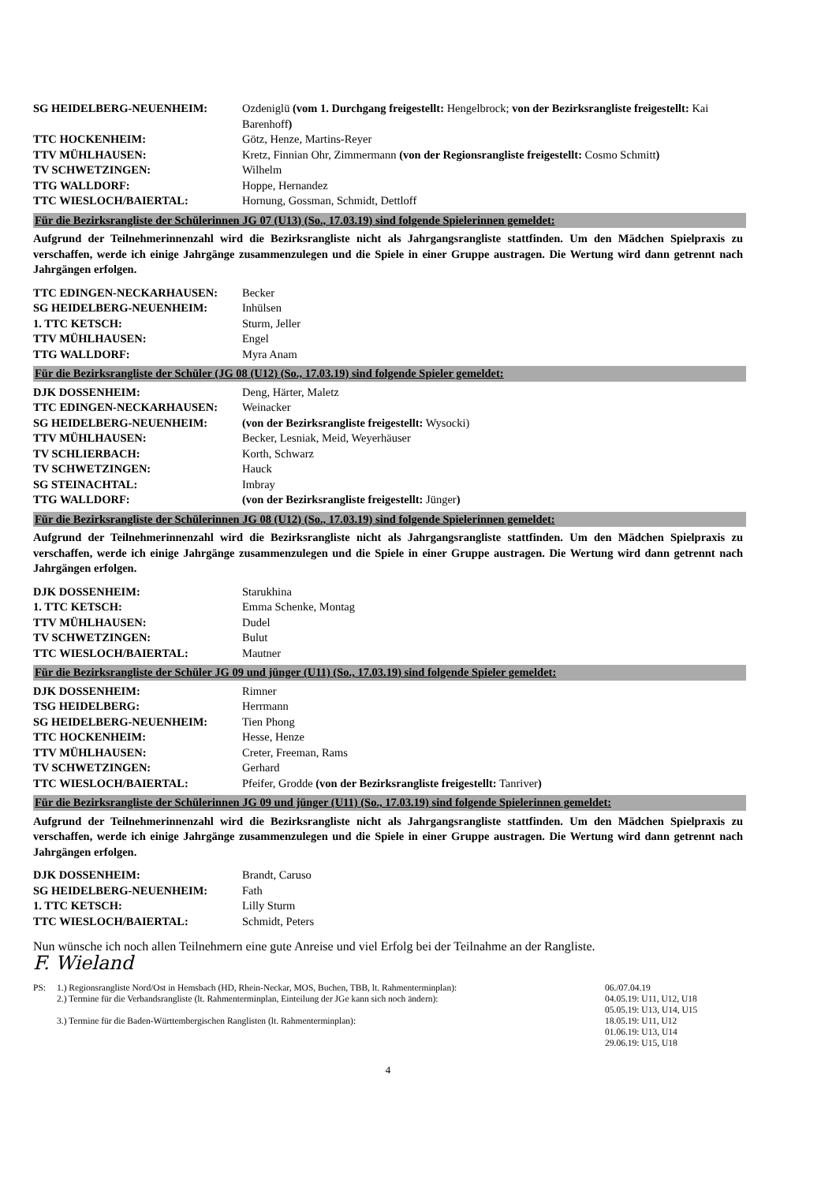| SG HEIDELBERG-NEUENHEIM: | Ozdeniglü (vom 1. Durchgang freigestellt: Hengelbrock; von der Bezirksrangliste freigestellt: Kai Barenhoff ) |
| TTC HOCKENHEIM: | Götz, Henze, Martins-Reyer |
| TTV MÜHLHAUSEN: | Kretz, Finnian Ohr, Zimmermann (von der Regionsrangliste freigestellt: Cosmo Schmitt ) |
| TV SCHWETZINGEN: | Wilhelm |
| TTG WALLDORF: | Hoppe, Hernandez |
| TTC WIESLOCH/BAIERTAL: | Hornung, Gossman, Schmidt, Dettloff |
Für die Bezirksrangliste der Schülerinnen JG 07 (U13) (So., 17.03.19) sind folgende Spielerinnen gemeldet:
Aufgrund der Teilnehmerinnenzahl wird die Bezirksrangliste nicht als Jahrgangsrangliste stattfinden. Um den Mädchen Spielpraxis zu verschaffen, werde ich einige Jahrgänge zusammenzulegen und die Spiele in einer Gruppe austragen. Die Wertung wird dann getrennt nach Jahrgängen erfolgen.
| TTC EDINGEN-NECKARHAUSEN: | Becker |
| SG HEIDELBERG-NEUENHEIM: | Inhülsen |
| 1. TTC KETSCH: | Sturm, Jeller |
| TTV MÜHLHAUSEN: | Engel |
| TTG WALLDORF: | Myra Anam |
Für die Bezirksrangliste der Schüler (JG 08 (U12) (So., 17.03.19) sind folgende Spieler gemeldet:
| DJK DOSSENHEIM: | Deng, Härter, Maletz |
| TTC EDINGEN-NECKARHAUSEN: | Weinacker |
| SG HEIDELBERG-NEUENHEIM: | (von der Bezirksrangliste freigestellt: Wysocki) |
| TTV MÜHLHAUSEN: | Becker, Lesniak, Meid, Weyerhäuser |
| TV SCHLIERBACH: | Korth, Schwarz |
| TV SCHWETZINGEN: | Hauck |
| SG STEINACHTAL: | Imbray |
| TTG WALLDORF: | (von der Bezirksrangliste freigestellt: Jünger ) |
Für die Bezirksrangliste der Schülerinnen JG 08 (U12) (So., 17.03.19) sind folgende Spielerinnen gemeldet:
Aufgrund der Teilnehmerinnenzahl wird die Bezirksrangliste nicht als Jahrgangsrangliste stattfinden. Um den Mädchen Spielpraxis zu verschaffen, werde ich einige Jahrgänge zusammenzulegen und die Spiele in einer Gruppe austragen. Die Wertung wird dann getrennt nach Jahrgängen erfolgen.
| DJK DOSSENHEIM: | Starukhina |
| 1. TTC KETSCH: | Emma Schenke, Montag |
| TTV MÜHLHAUSEN: | Dudel |
| TV SCHWETZINGEN: | Bulut |
| TTC WIESLOCH/BAIERTAL: | Mautner |
Für die Bezirksrangliste der Schüler JG 09 und jünger (U11) (So., 17.03.19) sind folgende Spieler gemeldet:
| DJK DOSSENHEIM: | Rimner |
| TSG HEIDELBERG: | Herrmann |
| SG HEIDELBERG-NEUENHEIM: | Tien Phong |
| TTC HOCKENHEIM: | Hesse, Henze |
| TTV MÜHLHAUSEN: | Creter, Freeman, Rams |
| TV SCHWETZINGEN: | Gerhard |
| TTC WIESLOCH/BAIERTAL: | Pfeifer, Grodde (von der Bezirksrangliste freigestellt: Tanriver ) |
Für die Bezirksrangliste der Schülerinnen JG 09 und jünger (U11) (So., 17.03.19) sind folgende Spielerinnen gemeldet:
Aufgrund der Teilnehmerinnenzahl wird die Bezirksrangliste nicht als Jahrgangsrangliste stattfinden. Um den Mädchen Spielpraxis zu verschaffen, werde ich einige Jahrgänge zusammenzulegen und die Spiele in einer Gruppe austragen. Die Wertung wird dann getrennt nach Jahrgängen erfolgen.
| DJK DOSSENHEIM: | Brandt, Caruso |
| SG HEIDELBERG-NEUENHEIM: | Fath |
| 1. TTC KETSCH: | Lilly Sturm |
| TTC WIESLOCH/BAIERTAL: | Schmidt, Peters |
Nun wünsche ich noch allen Teilnehmern eine gute Anreise und viel Erfolg bei der Teilnahme an der Rangliste.
F. Wieland
| PS: | 1.) Regionsrangliste Nord/Ost in Hemsbach (HD, Rhein-Neckar, MOS, Buchen, TBB, lt. Rahmenterminplan): | 06./07.04.19 |
| | 2.) Termine für die Verbandsrangliste (lt. Rahmenterminplan, Einteilung der JGe kann sich noch ändern): | 04.05.19: U11, U12, U18 05.05.19: U13, U14, U15 |
| | 3.) Termine für die Baden-Württembergischen Ranglisten (lt. Rahmenterminplan): | 18.05.19: U11, U12 01.06.19: U13, U14 29.06.19: U15, U18 |
4